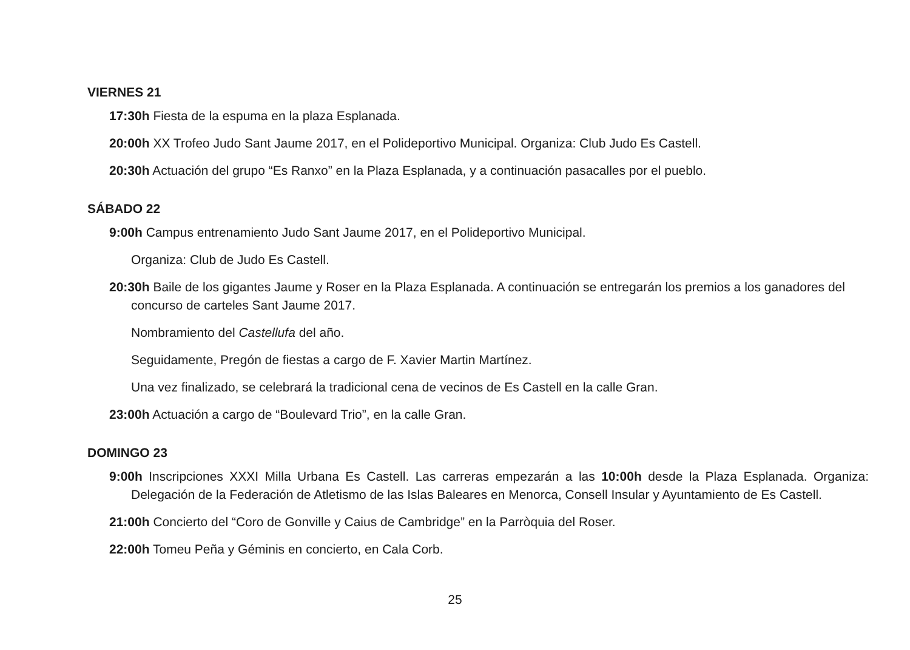VIERNES 21
17:30h Fiesta de la espuma en la plaza Esplanada.
20:00h XX Trofeo Judo Sant Jaume 2017, en el Polideportivo Municipal. Organiza: Club Judo Es Castell.
20:30h Actuación del grupo “Es Ranxo” en la Plaza Esplanada, y a continuación pasacalles por el pueblo.
SÁBADO 22
9:00h Campus entrenamiento Judo Sant Jaume 2017, en el Polideportivo Municipal.
Organiza: Club de Judo Es Castell.
20:30h Baile de los gigantes Jaume y Roser en la Plaza Esplanada. A continuación se entregarán los premios a los ganadores del concurso de carteles Sant Jaume 2017.
Nombramiento del Castellufa del año.
Seguidamente, Pregón de fiestas a cargo de F. Xavier Martin Martínez.
Una vez finalizado, se celebrará la tradicional cena de vecinos de Es Castell en la calle Gran.
23:00h Actuación a cargo de “Boulevard Trio”, en la calle Gran.
DOMINGO 23
9:00h Inscripciones XXXI Milla Urbana Es Castell. Las carreras empezarán a las 10:00h desde la Plaza Esplanada. Organiza: Delegación de la Federación de Atletismo de las Islas Baleares en Menorca, Consell Insular y Ayuntamiento de Es Castell.
21:00h Concierto del “Coro de Gonville y Caius de Cambridge” en la Parròquia del Roser.
22:00h Tomeu Peña y Géminis en concierto, en Cala Corb.
25